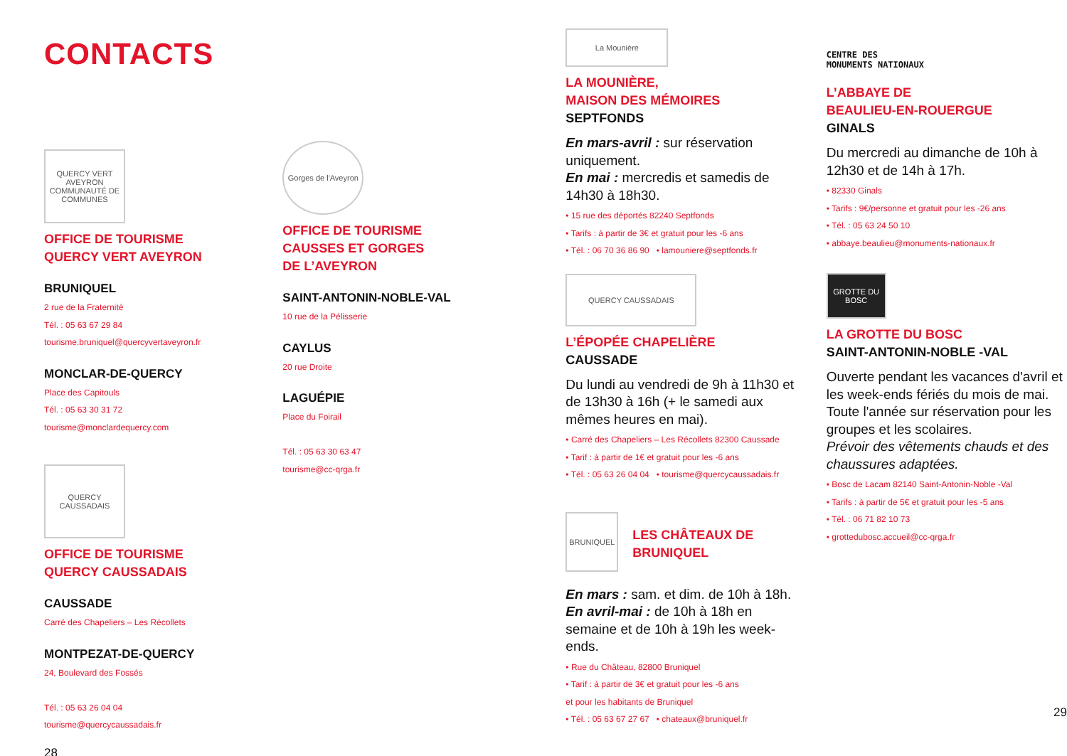CONTACTS
QUERCY VERT AVEYRON
COMMUNAUTÉ DE COMMUNES
OFFICE DE TOURISME
QUERCY VERT AVEYRON
BRUNIQUEL
2 rue de la Fraternité
Tél. : 05 63 67 29 84
tourisme.bruniquel@quercyvertaveyron.fr
MONCLAR-DE-QUERCY
Place des Capitouls
Tél. : 05 63 30 31 72
tourisme@monclardequercy.com
QUERCY CAUSSADAIS
OFFICE DE TOURISME
QUERCY CAUSSADAIS
CAUSSADE
Carré des Chapeliers – Les Récollets
MONTPEZAT-DE-QUERCY
24, Boulevard des Fossés
Tél. : 05 63 26 04 04
tourisme@quercycaussadais.fr
28
Gorges de l'Aveyron
OFFICE DE TOURISME
CAUSSES ET GORGES
DE L’AVEYRON
SAINT-ANTONIN-NOBLE-VAL
10 rue de la Pélisserie
CAYLUS
20 rue Droite
LAGUÉPIE
Place du Foirail
Tél. : 05 63 30 63 47
tourisme@cc-qrga.fr
La Mounière
LA MOUNIÈRE,
MAISON DES MÉMOIRES
SEPTFONDS
En mars-avril : sur réservation uniquement.
En mai : mercredis et samedis de 14h30 à 18h30.
• 15 rue des déportés 82240 Septfonds
• Tarifs : à partir de 3€ et gratuit pour les -6 ans
• Tél. : 06 70 36 86 90 • lamouniere@septfonds.fr
QUERCY CAUSSADAIS
L’ÉPOPÉE CHAPELIÈRE
CAUSSADE
Du lundi au vendredi de 9h à 11h30 et de 13h30 à 16h (+ le samedi aux mêmes heures en mai).
• Carré des Chapeliers – Les Récollets 82300 Caussade
• Tarif : à partir de 1€ et gratuit pour les -6 ans
• Tél. : 05 63 26 04 04 • tourisme@quercycaussadais.fr
BRUNIQUEL
LES CHÂTEAUX DE
BRUNIQUEL
En mars : sam. et dim. de 10h à 18h.
En avril-mai : de 10h à 18h en semaine et de 10h à 19h les week-ends.
• Rue du Château, 82800 Bruniquel
• Tarif : à partir de 3€ et gratuit pour les -6 ans
et pour les habitants de Bruniquel
• Tél. : 05 63 67 27 67 • chateaux@bruniquel.fr
CENTRE DES
MONUMENTS NATIONAUX
L’ABBAYE DE
BEAULIEU-EN-ROUERGUE
GINALS
Du mercredi au dimanche de 10h à 12h30 et de 14h à 17h.
• 82330 Ginals
• Tarifs : 9€/personne et gratuit pour les -26 ans
• Tél. : 05 63 24 50 10
• abbaye.beaulieu@monuments-nationaux.fr
GROTTE DU BOSC
LA GROTTE DU BOSC
SAINT-ANTONIN-NOBLE -VAL
Ouverte pendant les vacances d'avril et les week-ends fériés du mois de mai.
Toute l'année sur réservation pour les groupes et les scolaires.
Prévoir des vêtements chauds et des chaussures adaptées.
• Bosc de Lacam 82140 Saint-Antonin-Noble -Val
• Tarifs : à partir de 5€ et gratuit pour les -5 ans
• Tél. : 06 71 82 10 73
• grottedubosc.accueil@cc-qrga.fr
29